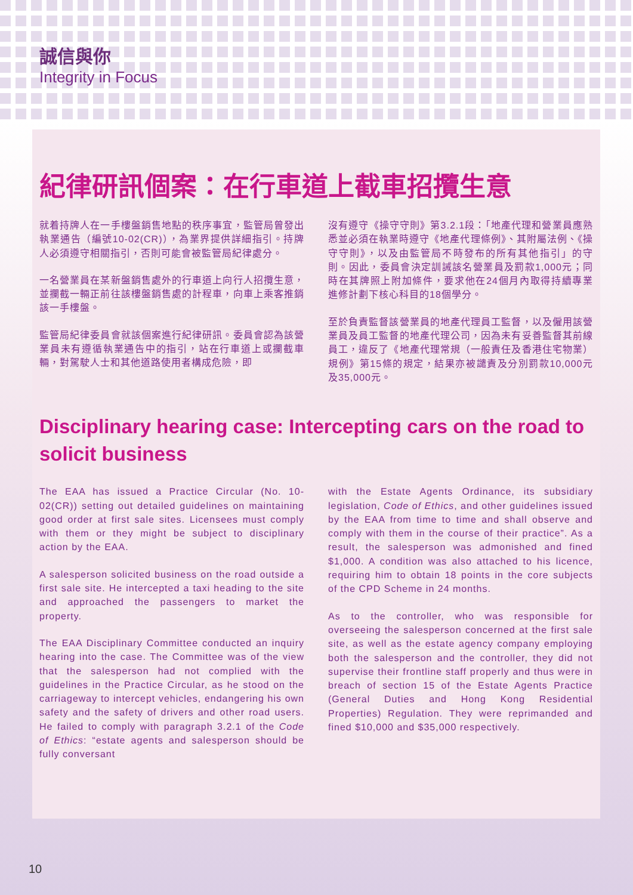誠信與你
Integrity in Focus
紀律研訊個案：在行車道上截車招攬生意
就着持牌人在一手樓盤銷售地點的秩序事宜，監管局曾發出執業通告（編號10-02(CR)），為業界提供詳細指引。持牌人必須遵守相關指引，否則可能會被監管局紀律處分。
一名營業員在某新盤銷售處外的行車道上向行人招攬生意，並攔截一輛正前往該樓盤銷售處的計程車，向車上乘客推銷該一手樓盤。
監管局紀律委員會就該個案進行紀律研訊。委員會認為該營業員未有遵循執業通告中的指引，站在行車道上或攔截車輛，對駕駛人士和其他道路使用者構成危險，即
沒有遵守《操守守則》第3.2.1段：「地產代理和營業員應熟悉並必須在執業時遵守《地產代理條例》、其附屬法例、《操守守則》，以及由監管局不時發布的所有其他指引」的守則。因此，委員會決定訓誡該名營業員及罰款1,000元；同時在其牌照上附加條件，要求他在24個月內取得持續專業進修計劃下核心科目的18個學分。
至於負責監督該營業員的地產代理員工監督，以及僱用該營業員及員工監督的地產代理公司，因為未有妥善監督其前線員工，違反了《地產代理常規（一般責任及香港住宅物業）規例》第15條的規定，結果亦被譴責及分別罰款10,000元及35,000元。
Disciplinary hearing case: Intercepting cars on the road to solicit business
The EAA has issued a Practice Circular (No. 10-02(CR)) setting out detailed guidelines on maintaining good order at first sale sites. Licensees must comply with them or they might be subject to disciplinary action by the EAA.
A salesperson solicited business on the road outside a first sale site. He intercepted a taxi heading to the site and approached the passengers to market the property.
The EAA Disciplinary Committee conducted an inquiry hearing into the case. The Committee was of the view that the salesperson had not complied with the guidelines in the Practice Circular, as he stood on the carriageway to intercept vehicles, endangering his own safety and the safety of drivers and other road users. He failed to comply with paragraph 3.2.1 of the Code of Ethics: “estate agents and salesperson should be fully conversant
with the Estate Agents Ordinance, its subsidiary legislation, Code of Ethics, and other guidelines issued by the EAA from time to time and shall observe and comply with them in the course of their practice”. As a result, the salesperson was admonished and fined $1,000. A condition was also attached to his licence, requiring him to obtain 18 points in the core subjects of the CPD Scheme in 24 months.
As to the controller, who was responsible for overseeing the salesperson concerned at the first sale site, as well as the estate agency company employing both the salesperson and the controller, they did not supervise their frontline staff properly and thus were in breach of section 15 of the Estate Agents Practice (General Duties and Hong Kong Residential Properties) Regulation. They were reprimanded and fined $10,000 and $35,000 respectively.
10